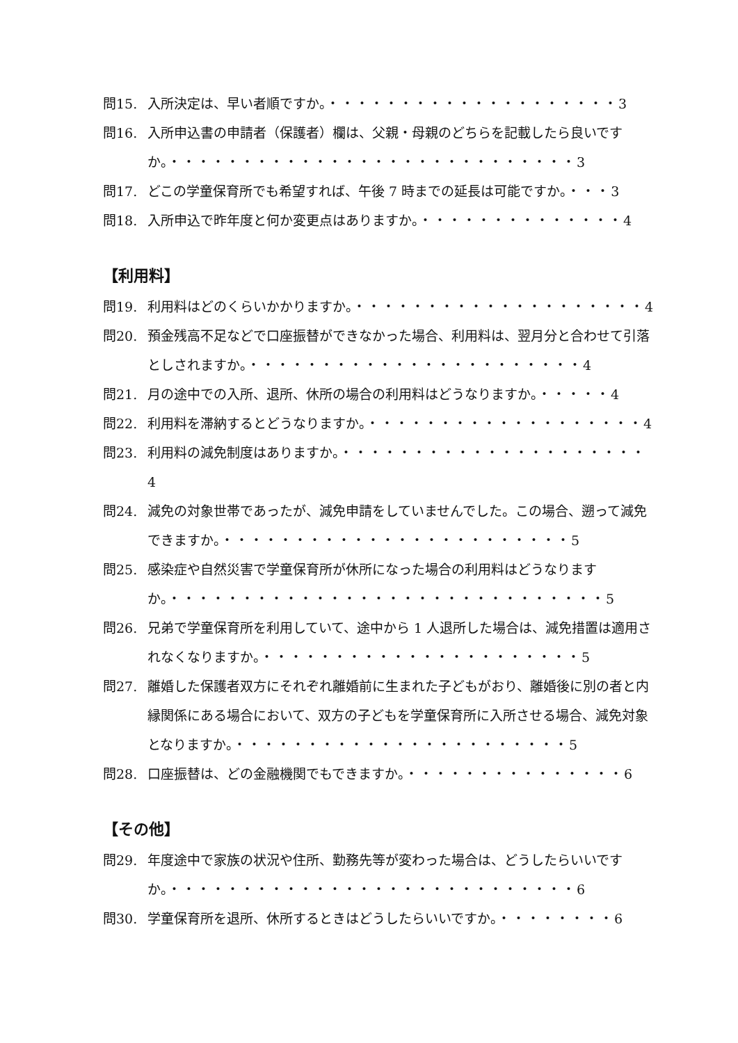問15. 入所決定は、早い者順ですか。・・・・・・・・・・・・・・・・・・・・3
問16. 入所申込書の申請者（保護者）欄は、父親・母親のどちらを記載したら良いですか。・・・・・・・・・・・・・・・・・・・・・・・・・・・・3
問17. どこの学童保育所でも希望すれば、午後 7 時までの延長は可能ですか。・・・3
問18. 入所申込で昨年度と何か変更点はありますか。・・・・・・・・・・・・・・4
【利用料】
問19. 利用料はどのくらいかかりますか。・・・・・・・・・・・・・・・・・・・・4
問20. 預金残高不足などで口座振替ができなかった場合、利用料は、翌月分と合わせて引落としされますか。・・・・・・・・・・・・・・・・・・・・・・・4
問21. 月の途中での入所、退所、休所の場合の利用料はどうなりますか。・・・・・4
問22. 利用料を滞納するとどうなりますか。・・・・・・・・・・・・・・・・・・・4
問23. 利用料の減免制度はありますか。・・・・・・・・・・・・・・・・・・・・・4
問24. 減免の対象世帯であったが、減免申請をしていませんでした。この場合、遡って減免できますか。・・・・・・・・・・・・・・・・・・・・・・・・5
問25. 感染症や自然災害で学童保育所が休所になった場合の利用料はどうなりますか。・・・・・・・・・・・・・・・・・・・・・・・・・・・・・・5
問26. 兄弟で学童保育所を利用していて、途中から 1 人退所した場合は、減免措置は適用されなくなりますか。・・・・・・・・・・・・・・・・・・・・・・5
問27. 離婚した保護者双方にそれぞれ離婚前に生まれた子どもがおり、離婚後に別の者と内縁関係にある場合において、双方の子どもを学童保育所に入所させる場合、減免対象となりますか。・・・・・・・・・・・・・・・・・・・・・・・5
問28. 口座振替は、どの金融機関でもできますか。・・・・・・・・・・・・・・・6
【その他】
問29. 年度途中で家族の状況や住所、勤務先等が変わった場合は、どうしたらいいですか。・・・・・・・・・・・・・・・・・・・・・・・・・・・・6
問30. 学童保育所を退所、休所するときはどうしたらいいですか。・・・・・・・・6